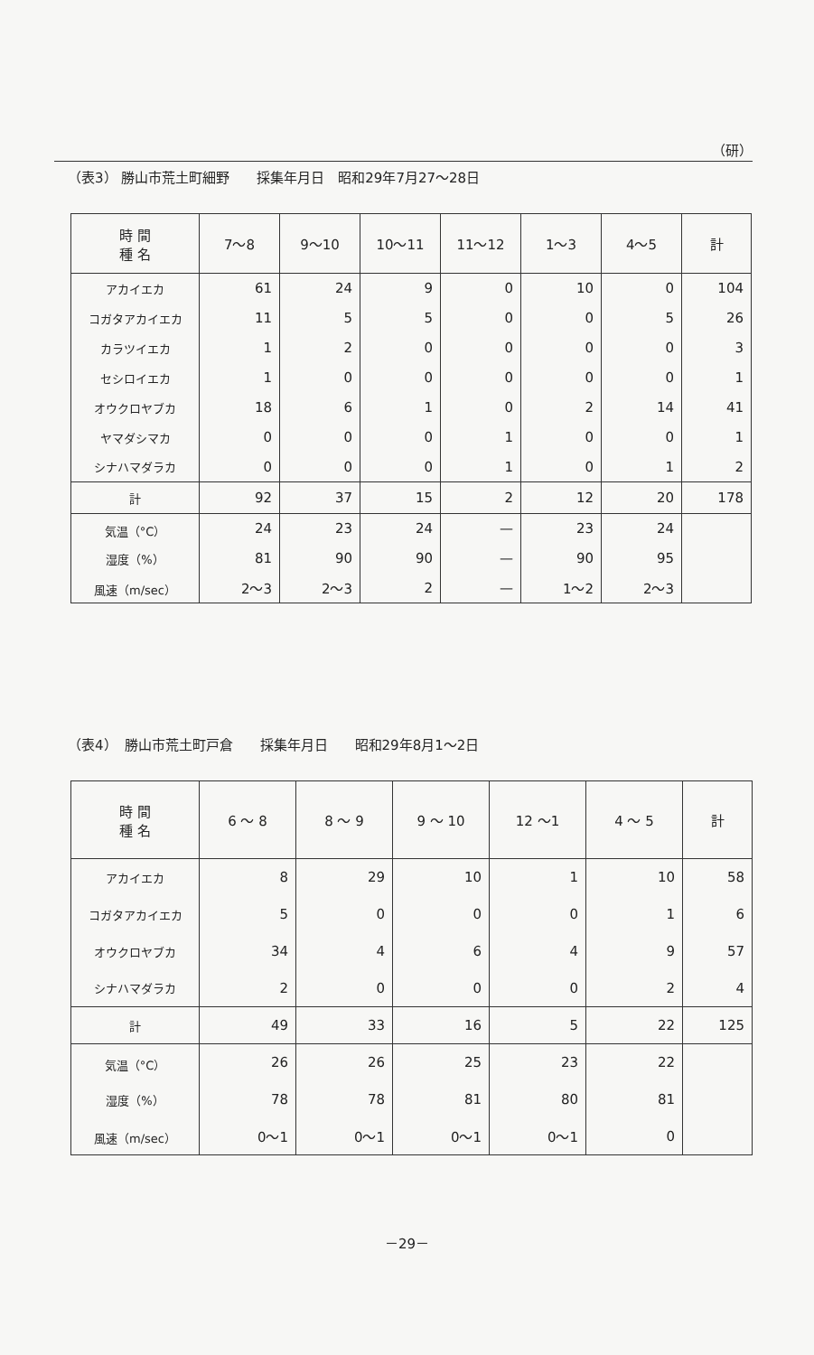（研）
（表3） 勝山市荒土町細野　　採集年月日　昭和29年7月27～28日
| 時 間 種 名 | 7～8 | 9～10 | 10～11 | 11～12 | 1～3 | 4～5 | 計 |
| --- | --- | --- | --- | --- | --- | --- | --- |
| アカイエカ | 61 | 24 | 9 | 0 | 10 | 0 | 104 |
| コガタアカイエカ | 11 | 5 | 5 | 0 | 0 | 5 | 26 |
| カラツイエカ | 1 | 2 | 0 | 0 | 0 | 0 | 3 |
| セシロイエカ | 1 | 0 | 0 | 0 | 0 | 0 | 1 |
| オウクロヤブカ | 18 | 6 | 1 | 0 | 2 | 14 | 41 |
| ヤマダシマカ | 0 | 0 | 0 | 1 | 0 | 0 | 1 |
| シナハマダラカ | 0 | 0 | 0 | 1 | 0 | 1 | 2 |
| 計 | 92 | 37 | 15 | 2 | 12 | 20 | 178 |
| 気温（°C） | 24 | 23 | 24 | — | 23 | 24 | |
| 湿度（%） | 81 | 90 | 90 | — | 90 | 95 | |
| 風速（m/sec） | 2～3 | 2～3 | 2 | — | 1～2 | 2～3 | |
（表4）　勝山市荒土町戸倉　　採集年月日　　昭和29年8月1～2日
| 時 間 種 名 | 6 ～ 8 | 8 ～ 9 | 9 ～ 10 | 12 ～1 | 4 ～ 5 | 計 |
| --- | --- | --- | --- | --- | --- | --- |
| アカイエカ | 8 | 29 | 10 | 1 | 10 | 58 |
| コガタアカイエカ | 5 | 0 | 0 | 0 | 1 | 6 |
| オウクロヤブカ | 34 | 4 | 6 | 4 | 9 | 57 |
| シナハマダラカ | 2 | 0 | 0 | 0 | 2 | 4 |
| 計 | 49 | 33 | 16 | 5 | 22 | 125 |
| 気温（°C） | 26 | 26 | 25 | 23 | 22 | |
| 湿度（%） | 78 | 78 | 81 | 80 | 81 | |
| 風速（m/sec） | 0～1 | 0～1 | 0～1 | 0～1 | 0 | |
－29－